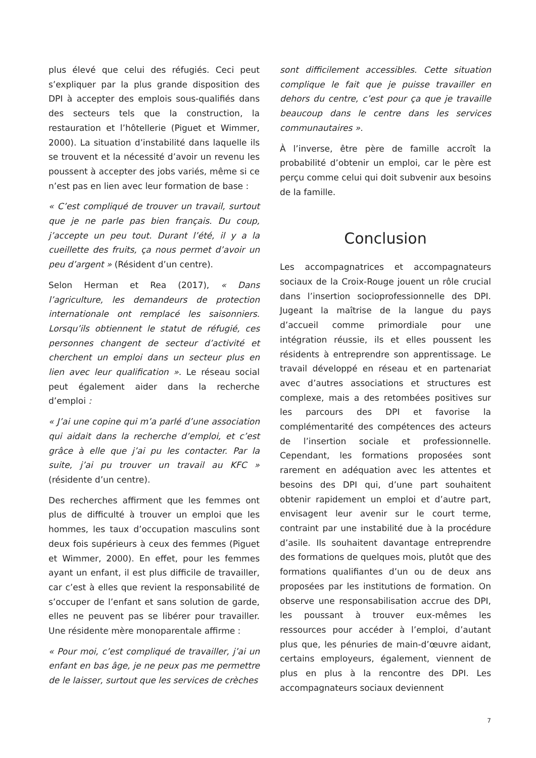plus élevé que celui des réfugiés. Ceci peut s’expliquer par la plus grande disposition des DPI à accepter des emplois sous-qualifiés dans des secteurs tels que la construction, la restauration et l’hôtellerie (Piguet et Wimmer, 2000). La situation d’instabilité dans laquelle ils se trouvent et la nécessité d’avoir un revenu les poussent à accepter des jobs variés, même si ce n’est pas en lien avec leur formation de base :
« C’est compliqué de trouver un travail, surtout que je ne parle pas bien français. Du coup, j’accepte un peu tout. Durant l’été, il y a la cueillette des fruits, ça nous permet d’avoir un peu d’argent » (Résident d’un centre).
Selon Herman et Rea (2017), « Dans l’agriculture, les demandeurs de protection internationale ont remplacé les saisonniers. Lorsqu’ils obtiennent le statut de réfugié, ces personnes changent de secteur d’activité et cherchent un emploi dans un secteur plus en lien avec leur qualification ». Le réseau social peut également aider dans la recherche d’emploi :
« J’ai une copine qui m’a parlé d’une association qui aidait dans la recherche d’emploi, et c’est grâce à elle que j’ai pu les contacter. Par la suite, j’ai pu trouver un travail au KFC » (résidente d’un centre).
Des recherches affirment que les femmes ont plus de difficulté à trouver un emploi que les hommes, les taux d’occupation masculins sont deux fois supérieurs à ceux des femmes (Piguet et Wimmer, 2000). En effet, pour les femmes ayant un enfant, il est plus difficile de travailler, car c’est à elles que revient la responsabilité de s’occuper de l’enfant et sans solution de garde, elles ne peuvent pas se libérer pour travailler. Une résidente mère monoparentale affirme :
« Pour moi, c’est compliqué de travailler, j’ai un enfant en bas âge, je ne peux pas me permettre de le laisser, surtout que les services de crèches
sont difficilement accessibles. Cette situation complique le fait que je puisse travailler en dehors du centre, c’est pour ça que je travaille beaucoup dans le centre dans les services communautaires ».
À l’inverse, être père de famille accroît la probabilité d’obtenir un emploi, car le père est perçu comme celui qui doit subvenir aux besoins de la famille.
Conclusion
Les accompagnatrices et accompagnateurs sociaux de la Croix-Rouge jouent un rôle crucial dans l’insertion socioprofessionnelle des DPI. Jugeant la maîtrise de la langue du pays d’accueil comme primordiale pour une intégration réussie, ils et elles poussent les résidents à entreprendre son apprentissage. Le travail développé en réseau et en partenariat avec d’autres associations et structures est complexe, mais a des retombées positives sur les parcours des DPI et favorise la complémentarité des compétences des acteurs de l’insertion sociale et professionnelle. Cependant, les formations proposées sont rarement en adéquation avec les attentes et besoins des DPI qui, d’une part souhaitent obtenir rapidement un emploi et d’autre part, envisagent leur avenir sur le court terme, contraint par une instabilité due à la procédure d’asile. Ils souhaitent davantage entreprendre des formations de quelques mois, plutôt que des formations qualifiantes d’un ou de deux ans proposées par les institutions de formation. On observe une responsabilisation accrue des DPI, les poussant à trouver eux-mêmes les ressources pour accéder à l’emploi, d’autant plus que, les pénuries de main-d’œuvre aidant, certains employeurs, également, viennent de plus en plus à la rencontre des DPI. Les accompagnateurs sociaux deviennent
7